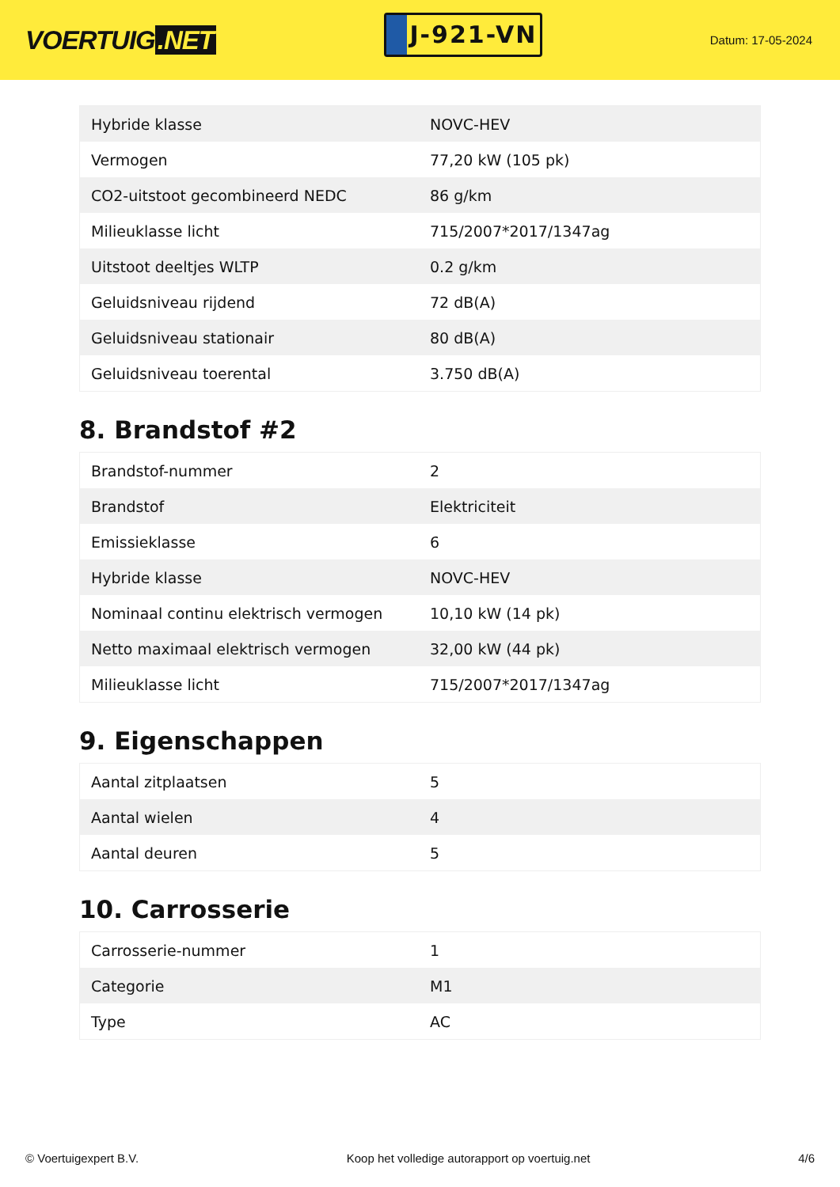VOERTUIG.NET
J-921-VN
Datum: 17-05-2024
| Hybride klasse | NOVC-HEV |
| Vermogen | 77,20 kW (105 pk) |
| CO2-uitstoot gecombineerd NEDC | 86 g/km |
| Milieuklasse licht | 715/2007*2017/1347ag |
| Uitstoot deeltjes WLTP | 0.2 g/km |
| Geluidsniveau rijdend | 72 dB(A) |
| Geluidsniveau stationair | 80 dB(A) |
| Geluidsniveau toerental | 3.750 dB(A) |
8. Brandstof #2
| Brandstof-nummer | 2 |
| Brandstof | Elektriciteit |
| Emissieklasse | 6 |
| Hybride klasse | NOVC-HEV |
| Nominaal continu elektrisch vermogen | 10,10 kW (14 pk) |
| Netto maximaal elektrisch vermogen | 32,00 kW (44 pk) |
| Milieuklasse licht | 715/2007*2017/1347ag |
9. Eigenschappen
| Aantal zitplaatsen | 5 |
| Aantal wielen | 4 |
| Aantal deuren | 5 |
10. Carrosserie
| Carrosserie-nummer | 1 |
| Categorie | M1 |
| Type | AC |
© Voertuigexpert B.V. Koop het volledige autorapport op voertuig.net 4/6